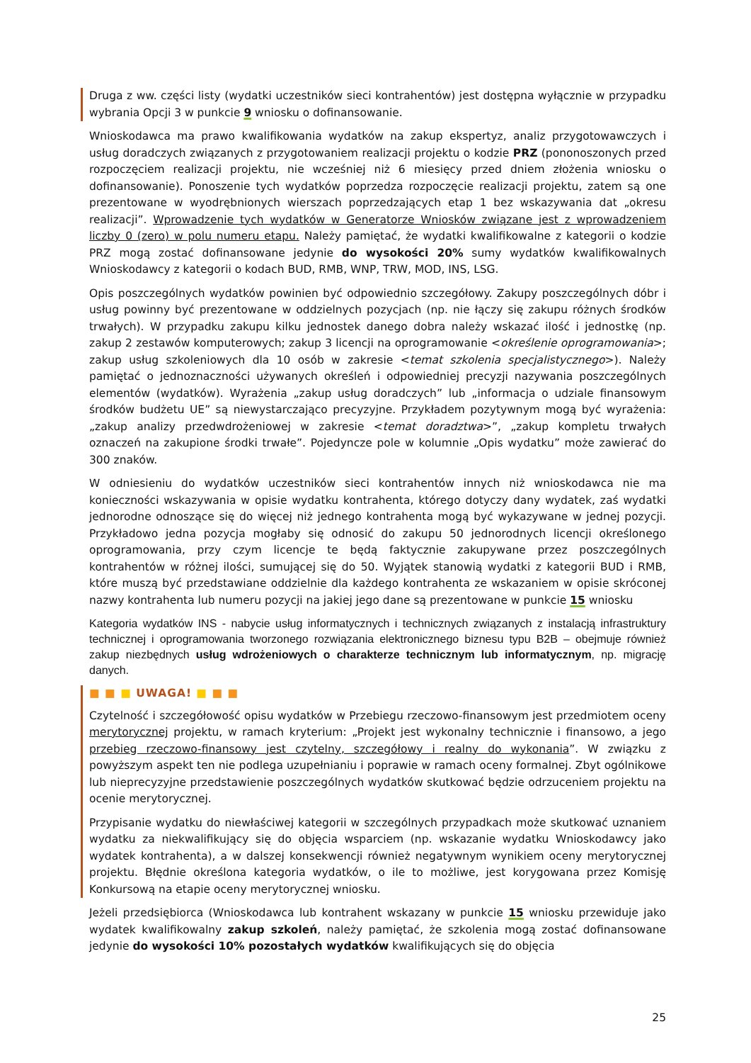Druga z ww. części listy (wydatki uczestników sieci kontrahentów) jest dostępna wyłącznie w przypadku wybrania Opcji 3 w punkcie 9 wniosku o dofinansowanie.
Wnioskodawca ma prawo kwalifikowania wydatków na zakup ekspertyz, analiz przygotowawczych i usług doradczych związanych z przygotowaniem realizacji projektu o kodzie PRZ (pononoszonych przed rozpoczęciem realizacji projektu, nie wcześniej niż 6 miesięcy przed dniem złożenia wniosku o dofinansowanie). Ponoszenie tych wydatków poprzedza rozpoczęcie realizacji projektu, zatem są one prezentowane w wyodrębnionych wierszach poprzedzających etap 1 bez wskazywania dat „okresu realizacji”. Wprowadzenie tych wydatków w Generatorze Wniosków związane jest z wprowadzeniem liczby 0 (zero) w polu numeru etapu. Należy pamiętać, że wydatki kwalifikowalne z kategorii o kodzie PRZ mogą zostać dofinansowane jedynie do wysokości 20% sumy wydatków kwalifikowalnych Wnioskodawcy z kategorii o kodach BUD, RMB, WNP, TRW, MOD, INS, LSG.
Opis poszczególnych wydatków powinien być odpowiednio szczegółowy. Zakupy poszczególnych dóbr i usług powinny być prezentowane w oddzielnych pozycjach (np. nie łączy się zakupu różnych środków trwałych). W przypadku zakupu kilku jednostek danego dobra należy wskazać ilość i jednostkę (np. zakup 2 zestawów komputerowych; zakup 3 licencji na oprogramowanie <określenie oprogramowania>; zakup usług szkoleniowych dla 10 osób w zakresie <temat szkolenia specjalistycznego>). Należy pamiętać o jednoznaczności używanych określeń i odpowiedniej precyzji nazywania poszczególnych elementów (wydatków). Wyrażenia „zakup usług doradczych” lub „informacja o udziale finansowym środków budżetu UE” są niewystarczająco precyzyjne. Przykładem pozytywnym mogą być wyrażenia: „zakup analizy przedwdrożeniowej w zakresie <temat doradztwa>”, „zakup kompletu trwałych oznaczeń na zakupione środki trwałe”. Pojedyncze pole w kolumnie „Opis wydatku” może zawierać do 300 znaków.
W odniesieniu do wydatków uczestników sieci kontrahentów innych niż wnioskodawca nie ma konieczności wskazywania w opisie wydatku kontrahenta, którego dotyczy dany wydatek, zaś wydatki jednorodne odnoszące się do więcej niż jednego kontrahenta mogą być wykazywane w jednej pozycji. Przykładowo jedna pozycja mogłaby się odnosić do zakupu 50 jednorodnych licencji określonego oprogramowania, przy czym licencje te będą faktycznie zakupywane przez poszczególnych kontrahentów w różnej ilości, sumującej się do 50. Wyjątek stanowią wydatki z kategorii BUD i RMB, które muszą być przedstawiane oddzielnie dla każdego kontrahenta ze wskazaniem w opisie skróconej nazwy kontrahenta lub numeru pozycji na jakiej jego dane są prezentowane w punkcie 15 wniosku
Kategoria wydatków INS - nabycie usług informatycznych i technicznych związanych z instalacją infrastruktury technicznej i oprogramowania tworzonego rozwiązania elektronicznego biznesu typu B2B – obejmuje również zakup niezbędnych usług wdrożeniowych o charakterze technicznym lub informatycznym, np. migrację danych.
■ ■ ■ UWAGA! ■ ■ ■
Czytelność i szczegółowość opisu wydatków w Przebiegu rzeczowo-finansowym jest przedmiotem oceny merytorycznej projektu, w ramach kryterium: „Projekt jest wykonalny technicznie i finansowo, a jego przebieg rzeczowo-finansowy jest czytelny, szczegółowy i realny do wykonania”. W związku z powyższym aspekt ten nie podlega uzupełnianiu i poprawie w ramach oceny formalnej. Zbyt ogólnikowe lub nieprecyzyjne przedstawienie poszczególnych wydatków skutkować będzie odrzuceniem projektu na ocenie merytorycznej.
Przypisanie wydatku do niewłaściwej kategorii w szczególnych przypadkach może skutkować uznaniem wydatku za niekwalifikujący się do objęcia wsparciem (np. wskazanie wydatku Wnioskodawcy jako wydatek kontrahenta), a w dalszej konsekwencji również negatywnym wynikiem oceny merytorycznej projektu. Błędnie określona kategoria wydatków, o ile to możliwe, jest korygowana przez Komisję Konkursową na etapie oceny merytorycznej wniosku.
Jeżeli przedsiębiorca (Wnioskodawca lub kontrahent wskazany w punkcie 15 wniosku przewiduje jako wydatek kwalifikowalny zakup szkoleń, należy pamiętać, że szkolenia mogą zostać dofinansowane jedynie do wysokości 10% pozostałych wydatków kwalifikujących się do objęcia
25